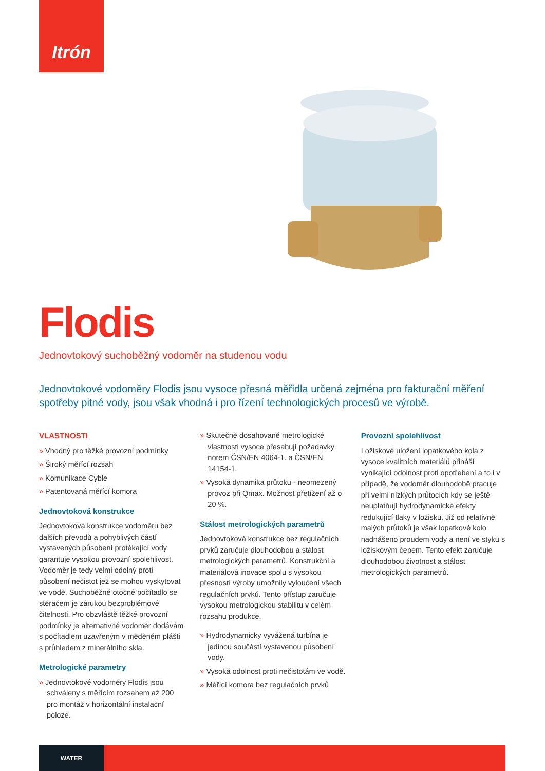Itrón
Flodis
Jednovtokový suchoběžný vodoměr na studenou vodu
Jednovtokové vodoměry Flodis jsou vysoce přesná měřidla určená zejména pro fakturační měření spotřeby pitné vody, jsou však vhodná i pro řízení technologických procesů ve výrobě.
VLASTNOSTI
» Vhodný pro těžké provozní podmínky
» Široký měřící rozsah
» Komunikace Cyble
» Patentovaná měřící komora
Jednovtoková konstrukce
Jednovtoková konstrukce vodoměru bez dalších převodů a pohyblivých částí vystavených působení protékající vody garantuje vysokou provozní spolehlivost. Vodoměr je tedy velmi odolný proti působení nečistot jež se mohou vyskytovat ve vodě. Suchoběžné otočné počítadlo se stěračem je zárukou bezproblémové čitelnosti. Pro obzvláště těžké provozní podmínky je alternativně vodoměr dodávám s počítadlem uzavřeným v měděném plášti s průhledem z minerálního skla.
Metrologické parametry
» Jednovtokové vodoměry Flodis jsou schváleny s měřícím rozsahem až 200 pro montáž v horizontální instalační poloze.
» Skutečně dosahované metrologické vlastnosti vysoce přesahují požadavky norem ČSN/EN 4064-1. a ČSN/EN 14154-1.
» Vysoká dynamika průtoku - neomezený provoz při Qmax. Možnost přetížení až o 20 %.
Stálost metrologických parametrů
Jednovtoková konstrukce bez regulačních prvků zaručuje dlouhodobou a stálost metrologických parametrů. Konstrukční a materiálová inovace spolu s vysokou přesností výroby umožnily vyloučení všech regulačních prvků. Tento přístup zaručuje vysokou metrologickou stabilitu v celém rozsahu produkce.
» Hydrodynamicky vyvážená turbína je jedinou součástí vystavenou působení vody.
» Vysoká odolnost proti nečistotám ve vodě.
» Měřící komora bez regulačních prvků
Provozní spolehlivost
Ložiskové uložení lopatkového kola z vysoce kvalitních materiálů přináší vynikající odolnost proti opotřebení a to i v případě, že vodoměr dlouhodobě pracuje při velmi nízkých průtocích kdy se ještě neuplatňují hydrodynamické efekty redukující tlaky v ložisku. Již od relativně malých průtoků je však lopatkové kolo nadnášeno proudem vody a není ve styku s ložiskovým čepem. Tento efekt zaručuje dlouhodobou životnost a stálost metrologických parametrů.
WATER